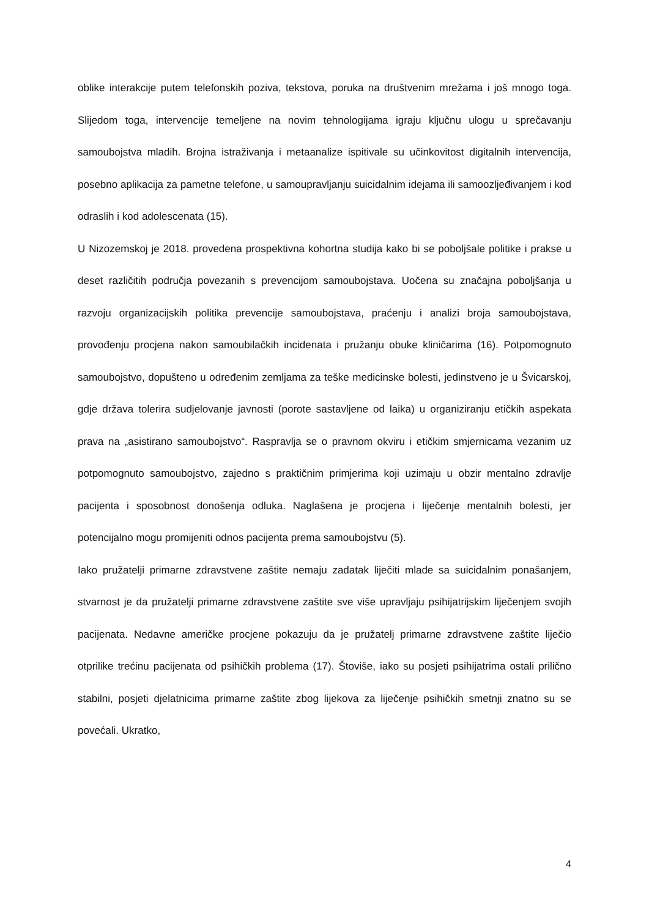oblike interakcije putem telefonskih poziva, tekstova, poruka na društvenim mrežama i još mnogo toga. Slijedom toga, intervencije temeljene na novim tehnologijama igraju ključnu ulogu u sprečavanju samoubojstva mladih. Brojna istraživanja i metaanalize ispitivale su učinkovitost digitalnih intervencija, posebno aplikacija za pametne telefone, u samoupravljanju suicidalnim idejama ili samoozljeđivanjem i kod odraslih i kod adolescenata (15).
U Nizozemskoj je 2018. provedena prospektivna kohortna studija kako bi se poboljšale politike i prakse u deset različitih područja povezanih s prevencijom samoubojstava. Uočena su značajna poboljšanja u razvoju organizacijskih politika prevencije samoubojstava, praćenju i analizi broja samoubojstava, provođenju procjena nakon samoubilačkih incidenata i pružanju obuke kliničarima (16). Potpomognuto samoubojstvo, dopušteno u određenim zemljama za teške medicinske bolesti, jedinstveno je u Švicarskoj, gdje država tolerira sudjelovanje javnosti (porote sastavljene od laika) u organiziranju etičkih aspekata prava na „asistirano samoubojstvo“. Raspravlja se o pravnom okviru i etičkim smjernicama vezanim uz potpomognuto samoubojstvo, zajedno s praktičnim primjerima koji uzimaju u obzir mentalno zdravlje pacijenta i sposobnost donošenja odluka. Naglašena je procjena i liječenje mentalnih bolesti, jer potencijalno mogu promijeniti odnos pacijenta prema samoubojstvu (5).
Iako pružatelji primarne zdravstvene zaštite nemaju zadatak liječiti mlade sa suicidalnim ponašanjem, stvarnost je da pružatelji primarne zdravstvene zaštite sve više upravljaju psihijatrijskim liječenjem svojih pacijenata. Nedavne američke procjene pokazuju da je pružatelj primarne zdravstvene zaštite liječio otprilike trećinu pacijenata od psihičkih problema (17). Štoviše, iako su posjeti psihijatrima ostali prilično stabilni, posjeti djelatnicima primarne zaštite zbog lijekova za liječenje psihičkih smetnji znatno su se povećali. Ukratko,
4